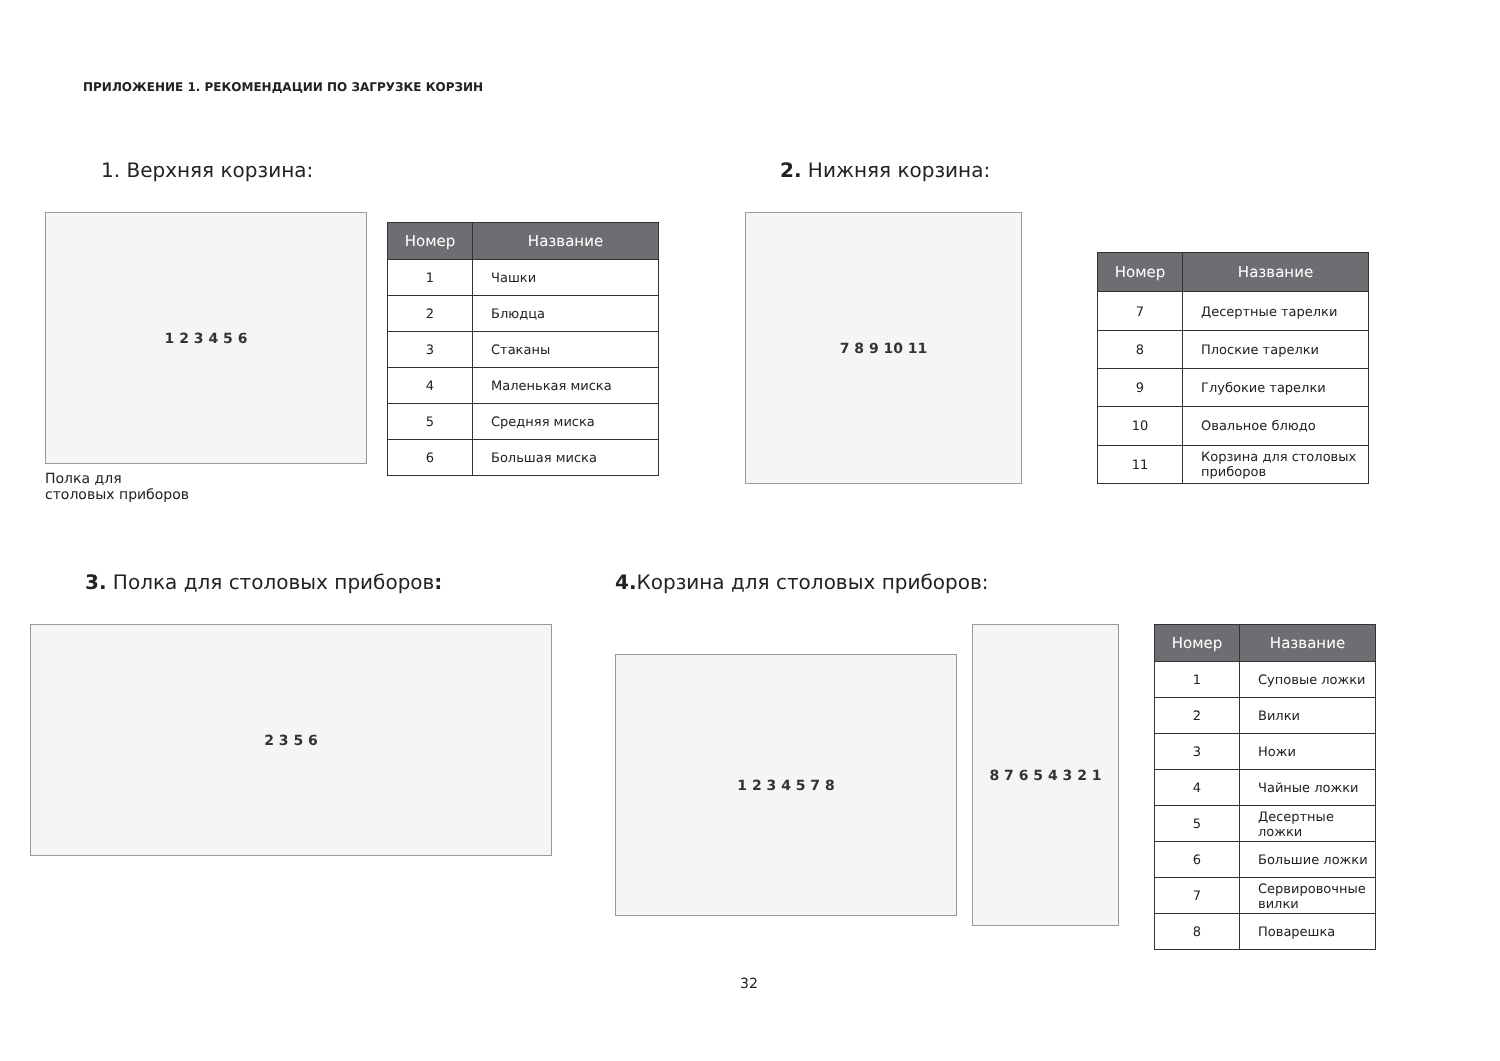ПРИЛОЖЕНИЕ 1. РЕКОМЕНДАЦИИ ПО ЗАГРУЗКЕ КОРЗИН
1. Верхняя корзина:
1 2 3 4 5 6
Полка для
столовых приборов
| Номер | Название |
| --- | --- |
| 1 | Чашки |
| 2 | Блюдца |
| 3 | Стаканы |
| 4 | Маленькая миска |
| 5 | Средняя миска |
| 6 | Большая миска |
2. Нижняя корзина:
7 8 9 10 11
| Номер | Название |
| --- | --- |
| 7 | Десертные тарелки |
| 8 | Плоские тарелки |
| 9 | Глубокие тарелки |
| 10 | Овальное блюдо |
| 11 | Корзина для столовых приборов |
3. Полка для столовых приборов:
2 3 5 6
4. Корзина для столовых приборов:
1 2 3 4 5 7 8
8 7 6 5 4 3 2 1
| Номер | Название |
| --- | --- |
| 1 | Суповые ложки |
| 2 | Вилки |
| 3 | Ножи |
| 4 | Чайные ложки |
| 5 | Десертные ложки |
| 6 | Большие ложки |
| 7 | Сервировочные вилки |
| 8 | Поварешка |
32